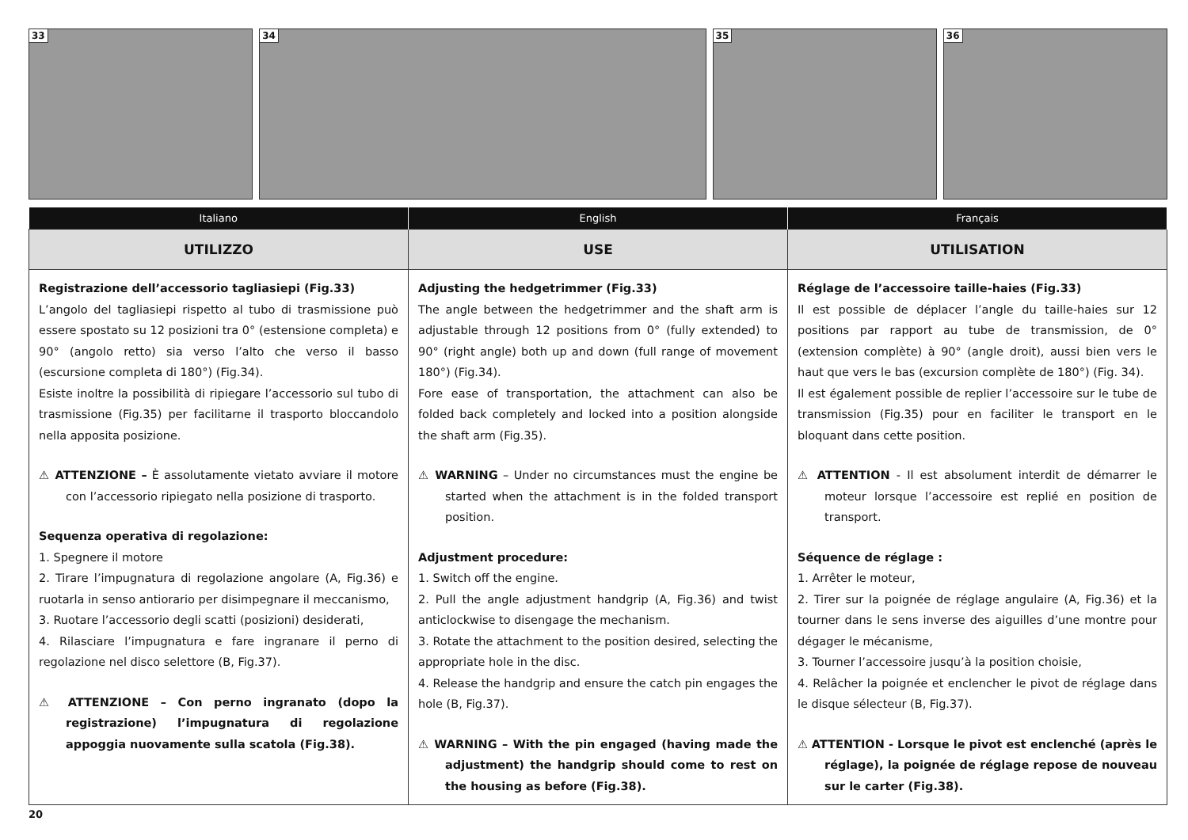33
34
35
36
| Italiano | English | Français |
| --- | --- | --- |
| UTILIZZO | USE | UTILISATION |
| Registrazione dell’accessorio tagliasiepi (Fig.33) L’angolo del tagliasiepi rispetto al tubo di trasmissione può essere spostato su 12 posizioni tra 0° (estensione completa) e 90° (angolo retto) sia verso l’alto che verso il basso (escursione completa di 180°) (Fig.34). Esiste inoltre la possibilità di ripiegare l’accessorio sul tubo di trasmissione (Fig.35) per facilitarne il trasporto bloccandolo nella apposita posizione. ⚠ ATTENZIONE – È assolutamente vietato avviare il motore con l’accessorio ripiegato nella posizione di trasporto. Sequenza operativa di regolazione: 1. Spegnere il motore 2. Tirare l’impugnatura di regolazione angolare (A, Fig.36) e ruotarla in senso antiorario per disimpegnare il meccanismo, 3. Ruotare l’accessorio degli scatti (posizioni) desiderati, 4. Rilasciare l’impugnatura e fare ingranare il perno di regolazione nel disco selettore (B, Fig.37). ⚠ ATTENZIONE – Con perno ingranato (dopo la registrazione) l’impugnatura di regolazione appoggia nuovamente sulla scatola (Fig.38). | Adjusting the hedgetrimmer (Fig.33) The angle between the hedgetrimmer and the shaft arm is adjustable through 12 positions from 0° (fully extended) to 90° (right angle) both up and down (full range of movement 180°) (Fig.34). Fore ease of transportation, the attachment can also be folded back completely and locked into a position alongside the shaft arm (Fig.35). ⚠ WARNING – Under no circumstances must the engine be started when the attachment is in the folded transport position. Adjustment procedure: 1. Switch off the engine. 2. Pull the angle adjustment handgrip (A, Fig.36) and twist anticlockwise to disengage the mechanism. 3. Rotate the attachment to the position desired, selecting the appropriate hole in the disc. 4. Release the handgrip and ensure the catch pin engages the hole (B, Fig.37). ⚠ WARNING – With the pin engaged (having made the adjustment) the handgrip should come to rest on the housing as before (Fig.38). | Réglage de l’accessoire taille-haies (Fig.33) Il est possible de déplacer l’angle du taille-haies sur 12 positions par rapport au tube de transmission, de 0° (extension complète) à 90° (angle droit), aussi bien vers le haut que vers le bas (excursion complète de 180°) (Fig. 34). Il est également possible de replier l’accessoire sur le tube de transmission (Fig.35) pour en faciliter le transport en le bloquant dans cette position. ⚠ ATTENTION - Il est absolument interdit de démarrer le moteur lorsque l’accessoire est replié en position de transport. Séquence de réglage : 1. Arrêter le moteur, 2. Tirer sur la poignée de réglage angulaire (A, Fig.36) et la tourner dans le sens inverse des aiguilles d’une montre pour dégager le mécanisme, 3. Tourner l’accessoire jusqu’à la position choisie, 4. Relâcher la poignée et enclencher le pivot de réglage dans le disque sélecteur (B, Fig.37). ⚠ ATTENTION - Lorsque le pivot est enclenché (après le réglage), la poignée de réglage repose de nouveau sur le carter (Fig.38). |
20